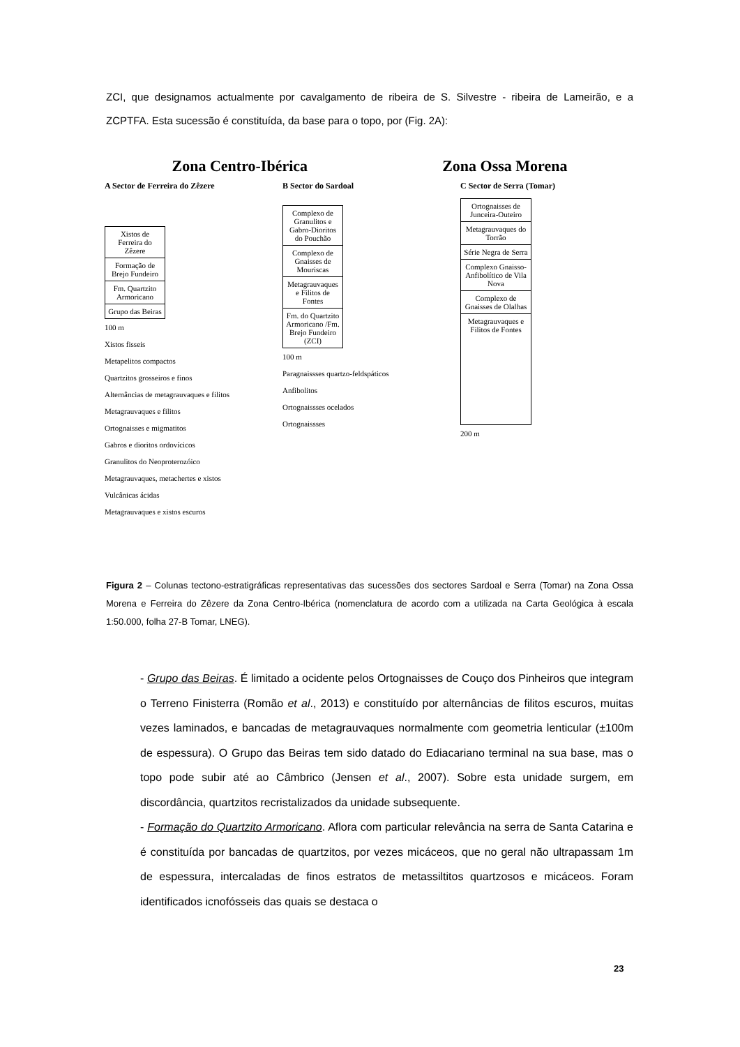ZCI, que designamos actualmente por cavalgamento de ribeira de S. Silvestre - ribeira de Lameirão, e a ZCPTFA. Esta sucessão é constituída, da base para o topo, por (Fig. 2A):
Zona Centro-Ibérica Zona Ossa Morena
A Sector de Ferreira do Zêzere
Xistos de Ferreira do Zêzere
Formação de Brejo Fundeiro
Fm. Quartzito Armoricano
Grupo das Beiras
100 m
Xistos fisseis
Metapelitos compactos
Quartzitos grosseiros e finos
Alternâncias de metagrauvaques e filitos
Metagrauvaques e filitos
Ortognaisses e migmatitos
Gabros e dioritos ordovícicos
Granulitos do Neoproterozóico
Metagrauvaques, metachertes e xistos
Vulcânicas ácidas
Metagrauvaques e xistos escuros
B Sector do Sardoal
Complexo de Granulitos e Gabro-Dioritos do Pouchão
Complexo de Gnaisses de Mouriscas
Metagrauvaques e Filitos de Fontes
Fm. do Quartzito Armoricano /Fm. Brejo Fundeiro (ZCI)
100 m
Paragnaissses quartzo-feldspáticos
Anfibolitos
Ortognaissses ocelados
Ortognaissses
C Sector de Serra (Tomar)
Ortognaisses de Junceira-Outeiro
Metagrauvaques do Torrão
Série Negra de Serra
Complexo Gnaisso-Anfibolítico de Vila Nova
Complexo de Gnaisses de Olalhas
Metagrauvaques e Filitos de Fontes
200 m
Figura 2 – Colunas tectono-estratigráficas representativas das sucessões dos sectores Sardoal e Serra (Tomar) na Zona Ossa Morena e Ferreira do Zêzere da Zona Centro-Ibérica (nomenclatura de acordo com a utilizada na Carta Geológica à escala 1:50.000, folha 27-B Tomar, LNEG).
- Grupo das Beiras. É limitado a ocidente pelos Ortognaisses de Couço dos Pinheiros que integram o Terreno Finisterra (Romão et al., 2013) e constituído por alternâncias de filitos escuros, muitas vezes laminados, e bancadas de metagrauvaques normalmente com geometria lenticular (±100m de espessura). O Grupo das Beiras tem sido datado do Ediacariano terminal na sua base, mas o topo pode subir até ao Câmbrico (Jensen et al., 2007). Sobre esta unidade surgem, em discordância, quartzitos recristalizados da unidade subsequente.
- Formação do Quartzito Armoricano. Aflora com particular relevância na serra de Santa Catarina e é constituída por bancadas de quartzitos, por vezes micáceos, que no geral não ultrapassam 1m de espessura, intercaladas de finos estratos de metassiltitos quartzosos e micáceos. Foram identificados icnofósseis das quais se destaca o
23